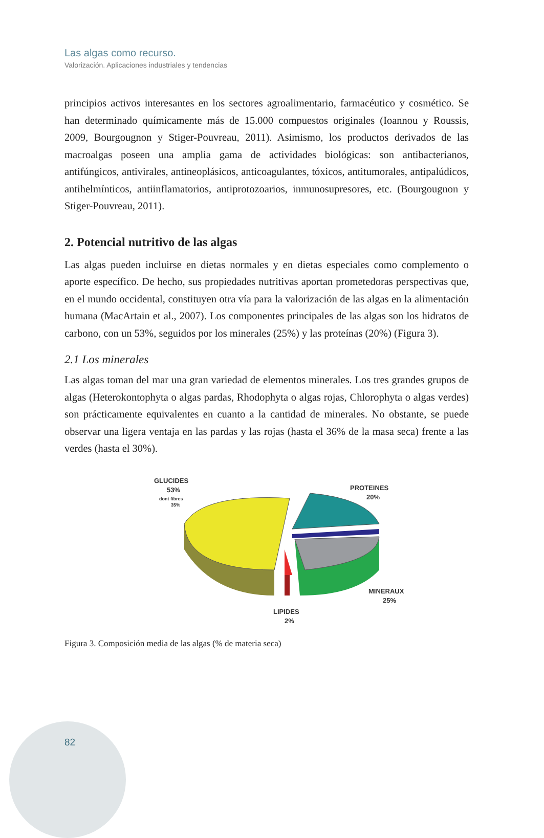Las algas como recurso.
Valorización. Aplicaciones industriales y tendencias
principios activos interesantes en los sectores agroalimentario, farmacéutico y cosmético. Se han determinado químicamente más de 15.000 compuestos originales (Ioannou y Roussis, 2009, Bourgougnon y Stiger-Pouvreau, 2011). Asimismo, los productos derivados de las macroalgas poseen una amplia gama de actividades biológicas: son antibacterianos, antifúngicos, antivirales, antineoplásicos, anticoagulantes, tóxicos, antitumorales, antipalúdicos, antihelmínticos, antiinflamatorios, antiprotozoarios, inmunosupresores, etc. (Bourgougnon y Stiger-Pouvreau, 2011).
2. Potencial nutritivo de las algas
Las algas pueden incluirse en dietas normales y en dietas especiales como complemento o aporte específico. De hecho, sus propiedades nutritivas aportan prometedoras perspectivas que, en el mundo occidental, constituyen otra vía para la valorización de las algas en la alimentación humana (MacArtain et al., 2007). Los componentes principales de las algas son los hidratos de carbono, con un 53%, seguidos por los minerales (25%) y las proteínas (20%) (Figura 3).
2.1 Los minerales
Las algas toman del mar una gran variedad de elementos minerales. Los tres grandes grupos de algas (Heterokontophyta o algas pardas, Rhodophyta o algas rojas, Chlorophyta o algas verdes) son prácticamente equivalentes en cuanto a la cantidad de minerales. No obstante, se puede observar una ligera ventaja en las pardas y las rojas (hasta el 36% de la masa seca) frente a las verdes (hasta el 30%).
GLUCIDES
53%
dont fibres
35%
PROTEINES
20%
MINERAUX
25%
LIPIDES
2%
Figura 3. Composición media de las algas (% de materia seca)
82